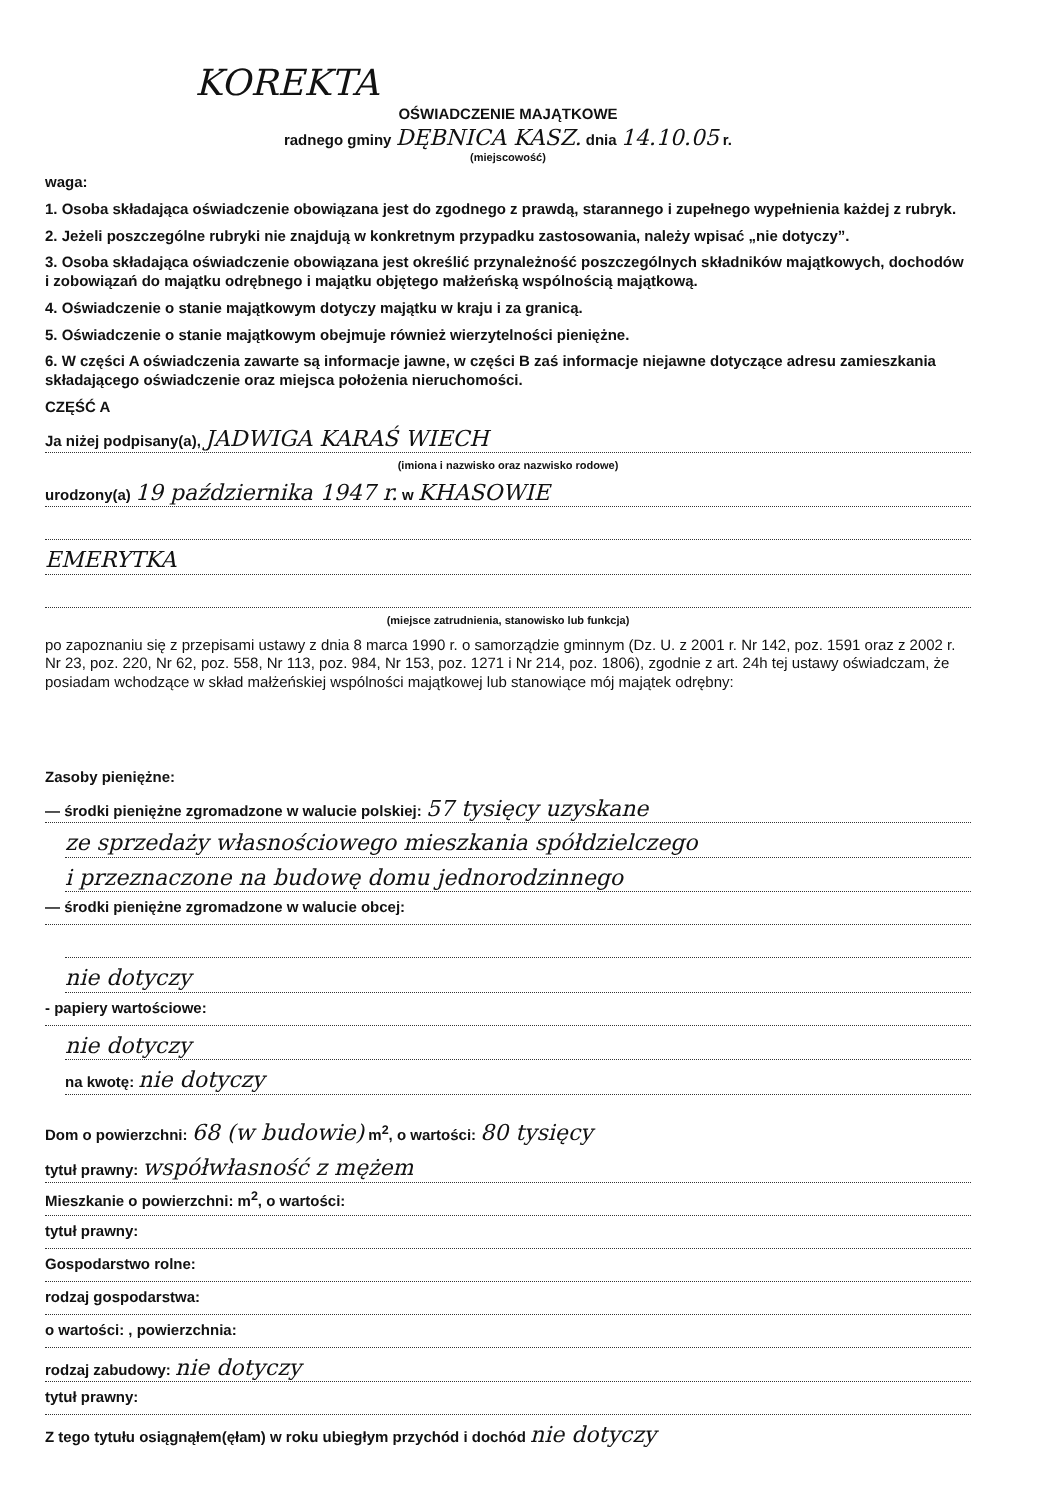KOREKTA
OŚWIADCZENIE MAJĄTKOWE
radnego gminy DĘBNICA KASZ. dnia 14.10.05 r.
(miejscowość)
waga:
1. Osoba składająca oświadczenie obowiązana jest do zgodnego z prawdą, starannego i zupełnego wypełnienia każdej z rubryk.
2. Jeżeli poszczególne rubryki nie znajdują w konkretnym przypadku zastosowania, należy wpisać „nie dotyczy”.
3. Osoba składająca oświadczenie obowiązana jest określić przynależność poszczególnych składników majątkowych, dochodów i zobowiązań do majątku odrębnego i majątku objętego małżeńską wspólnością majątkową.
4. Oświadczenie o stanie majątkowym dotyczy majątku w kraju i za granicą.
5. Oświadczenie o stanie majątkowym obejmuje również wierzytelności pieniężne.
6. W części A oświadczenia zawarte są informacje jawne, w części B zaś informacje niejawne dotyczące adresu zamieszkania składającego oświadczenie oraz miejsca położenia nieruchomości.
CZĘŚĆ A
Ja niżej podpisany(a), JADWIGA KARAŚ WIECH
(imiona i nazwisko oraz nazwisko rodowe)
urodzony(a) 19 października 1947 r. w KHASOWIE
EMERYTKA
(miejsce zatrudnienia, stanowisko lub funkcja)
po zapoznaniu się z przepisami ustawy z dnia 8 marca 1990 r. o samorządzie gminnym (Dz. U. z 2001 r. Nr 142, poz. 1591 oraz z 2002 r. Nr 23, poz. 220, Nr 62, poz. 558, Nr 113, poz. 984, Nr 153, poz. 1271 i Nr 214, poz. 1806), zgodnie z art. 24h tej ustawy oświadczam, że posiadam wchodzące w skład małżeńskiej wspólności majątkowej lub stanowiące mój majątek odrębny:
Zasoby pieniężne:
— środki pieniężne zgromadzone w walucie polskiej: 57 tysięcy uzyskane
ze sprzedaży własnościowego mieszkania spółdzielczego
i przeznaczone na budowę domu jednorodzinnego
— środki pieniężne zgromadzone w walucie obcej:
nie dotyczy
- papiery wartościowe:
nie dotyczy
na kwotę: nie dotyczy
Dom o powierzchni: 68 (w budowie) m<sup>2</sup>, o wartości: 80 tysięcy
tytuł prawny: współwłasność z mężem
Mieszkanie o powierzchni: m<sup>2</sup>, o wartości:
tytuł prawny:
Gospodarstwo rolne:
rodzaj gospodarstwa:
o wartości: , powierzchnia:
rodzaj zabudowy: nie dotyczy
tytuł prawny:
Z tego tytułu osiągnąłem(ęłam) w roku ubiegłym przychód i dochód nie dotyczy